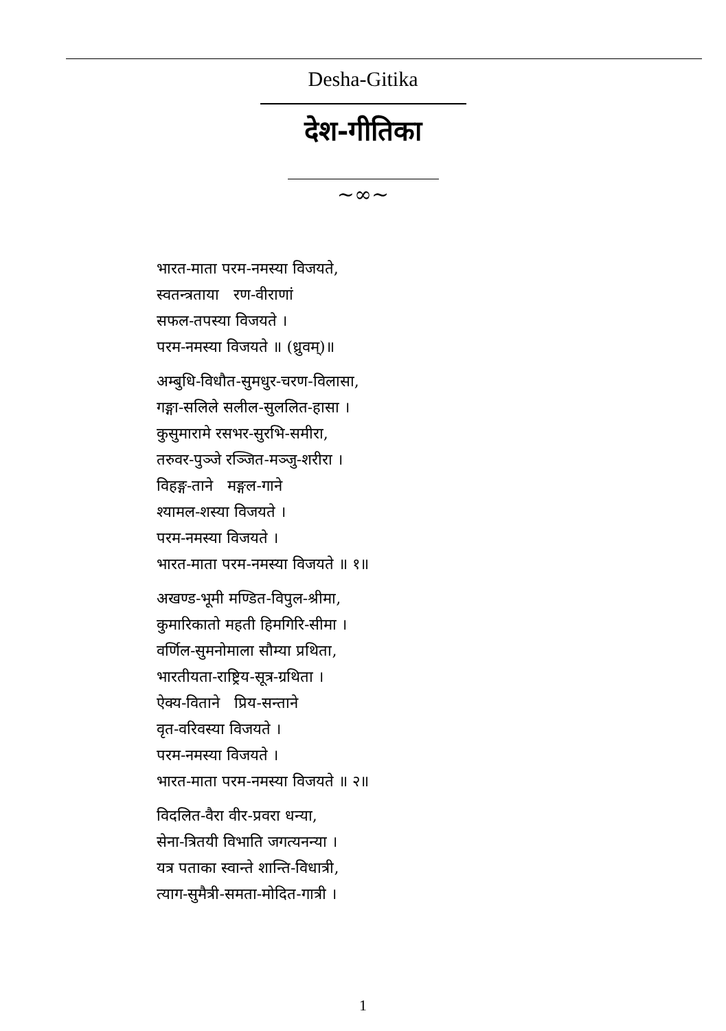Desha-Gitika
देश-गीतिका
~∞~
भारत-माता परम-नमस्या विजयते,
स्वतन्त्रताया रण-वीराणां
सफल-तपस्या विजयते ।
परम-नमस्या विजयते ॥ (ध्रुवम्)॥
अम्बुधि-विधौत-सुमधुर-चरण-विलासा,
गङ्गा-सलिले सलील-सुललित-हासा ।
कुसुमारामे रसभर-सुरभि-समीरा,
तरुवर-पुञ्जे रञ्जित-मञ्जु-शरीरा ।
विहङ्ग-ताने मङ्गल-गाने
श्यामल-शस्या विजयते ।
परम-नमस्या विजयते ।
भारत-माता परम-नमस्या विजयते ॥ १॥
अखण्ड-भूमी मण्डित-विपुल-श्रीमा,
कुमारिकातो महती हिमगिरि-सीमा ।
वर्णिल-सुमनोमाला सौम्या प्रथिता,
भारतीयता-राष्ट्रिय-सूत्र-ग्रथिता ।
ऐक्य-विताने प्रिय-सन्ताने
वृत-वरिवस्या विजयते ।
परम-नमस्या विजयते ।
भारत-माता परम-नमस्या विजयते ॥ २॥
विदलित-वैरा वीर-प्रवरा धन्या,
सेना-त्रितयी विभाति जगत्यनन्या ।
यत्र पताका स्वान्ते शान्ति-विधात्री,
त्याग-सुमैत्री-समता-मोदित-गात्री ।
1